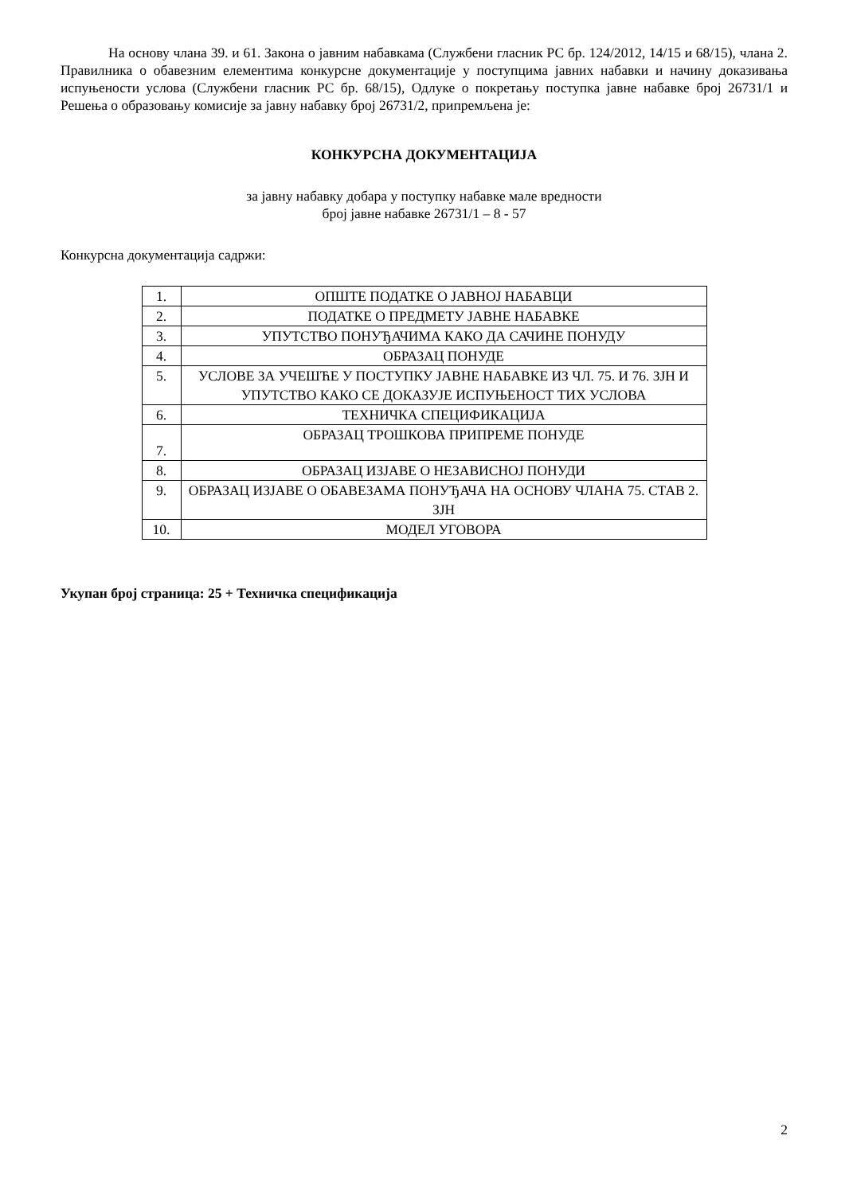На основу члана 39. и 61. Закона о јавним набавкама (Службени гласник РС бр. 124/2012, 14/15 и 68/15), члана 2. Правилника о обавезним елементима конкурсне документације у поступцима јавних набавки и начину доказивања испуњености услова (Службени гласник РС бр. 68/15), Одлуке о покретању поступка јавне набавке број 26731/1 и Решења о образовању комисије за јавну набавку број 26731/2, припремљена је:
КОНКУРСНА ДОКУМЕНТАЦИЈА
за јавну набавку добара у поступку набавке мале вредности
број јавне набавке 26731/1 – 8 - 57
Конкурсна документација садржи:
| 1. | ОПШТЕ ПОДАТКЕ О ЈАВНОЈ НАБАВЦИ |
| 2. | ПОДАТКЕ О ПРЕДМЕТУ ЈАВНЕ НАБАВКЕ |
| 3. | УПУТСТВО ПОНУЂАЧИМА КАКО ДА САЧИНЕ ПОНУДУ |
| 4. | ОБРАЗАЦ ПОНУДЕ |
| 5. | УСЛОВЕ ЗА УЧЕШЋЕ У ПОСТУПКУ ЈАВНЕ НАБАВКЕ ИЗ ЧЛ. 75. И 76. ЗЈН И УПУТСТВО КАКО СЕ ДОКАЗУЈЕ ИСПУЊЕНОСТ ТИХ УСЛОВА |
| 6. | ТЕХНИЧКА СПЕЦИФИКАЦИЈА |
| 7. | ОБРАЗАЦ ТРОШКОВА ПРИПРЕМЕ ПОНУДЕ |
| 8. | ОБРАЗАЦ ИЗЈАВЕ О НЕЗАВИСНОЈ ПОНУДИ |
| 9. | ОБРАЗАЦ ИЗЈАВЕ О ОБАВЕЗАМА ПОНУЂАЧА НА ОСНОВУ ЧЛАНА 75. СТАВ 2. ЗЈН |
| 10. | МОДЕЛ УГОВОРА |
Укупан број страница: 25 + Техничка спецификација
2